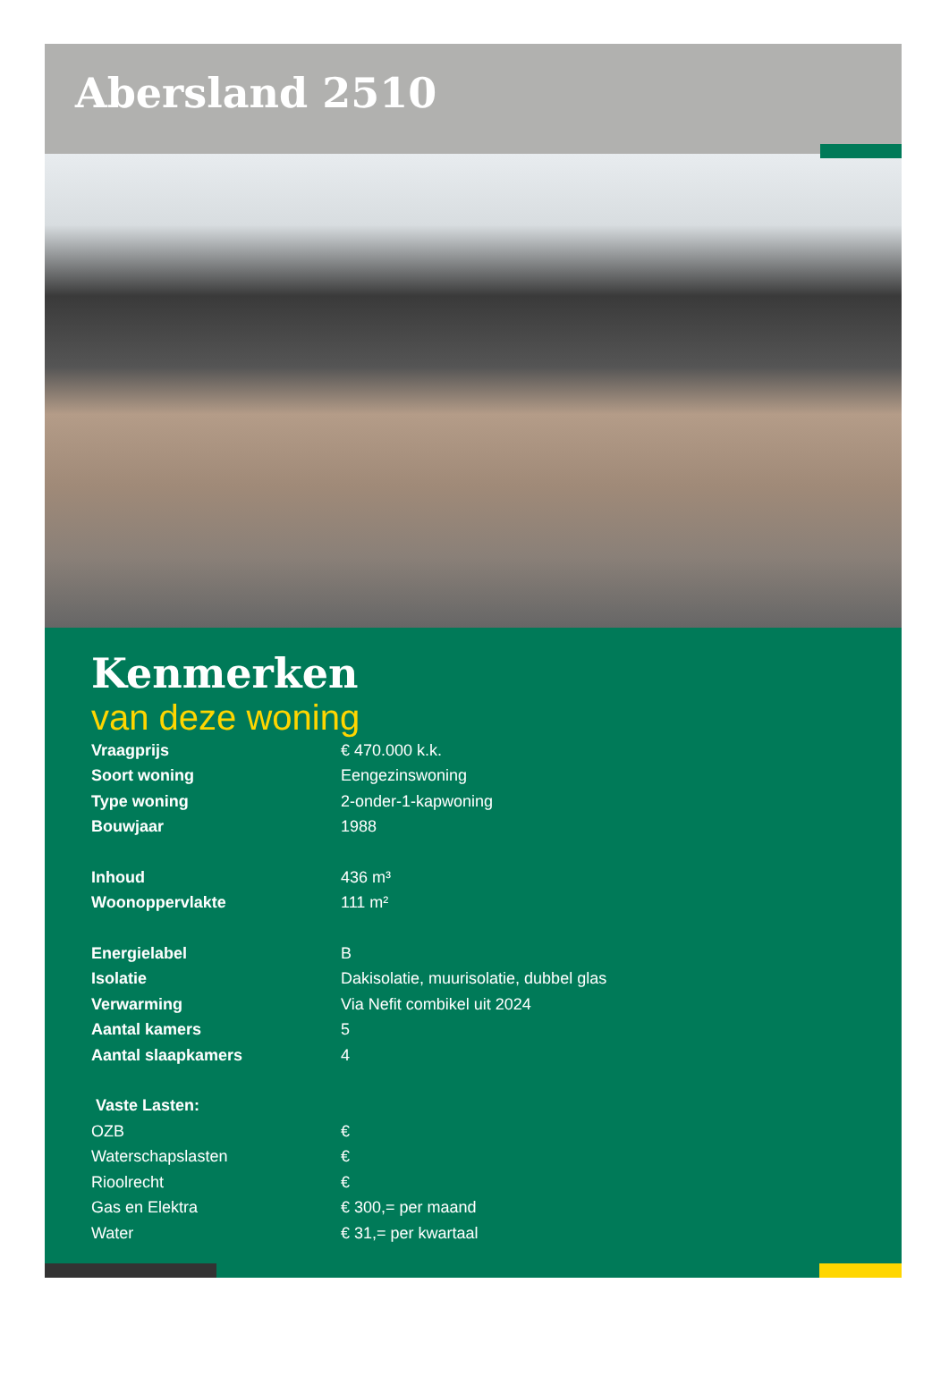Abersland 2510
Kenmerken
van deze woning
| Vraagprijs | € 470.000 k.k. |
| Soort woning | Eengezinswoning |
| Type woning | 2-onder-1-kapwoning |
| Bouwjaar | 1988 |
| Inhoud | 436 m³ |
| Woonoppervlakte | 111 m² |
| Energielabel | B |
| Isolatie | Dakisolatie, muurisolatie, dubbel glas |
| Verwarming | Via Nefit combikel uit 2024 |
| Aantal kamers | 5 |
| Aantal slaapkamers | 4 |
| Vaste Lasten: | |
| OZB | € |
| Waterschapslasten | € |
| Rioolrecht | € |
| Gas en Elektra | € 300,= per maand |
| Water | € 31,= per kwartaal |